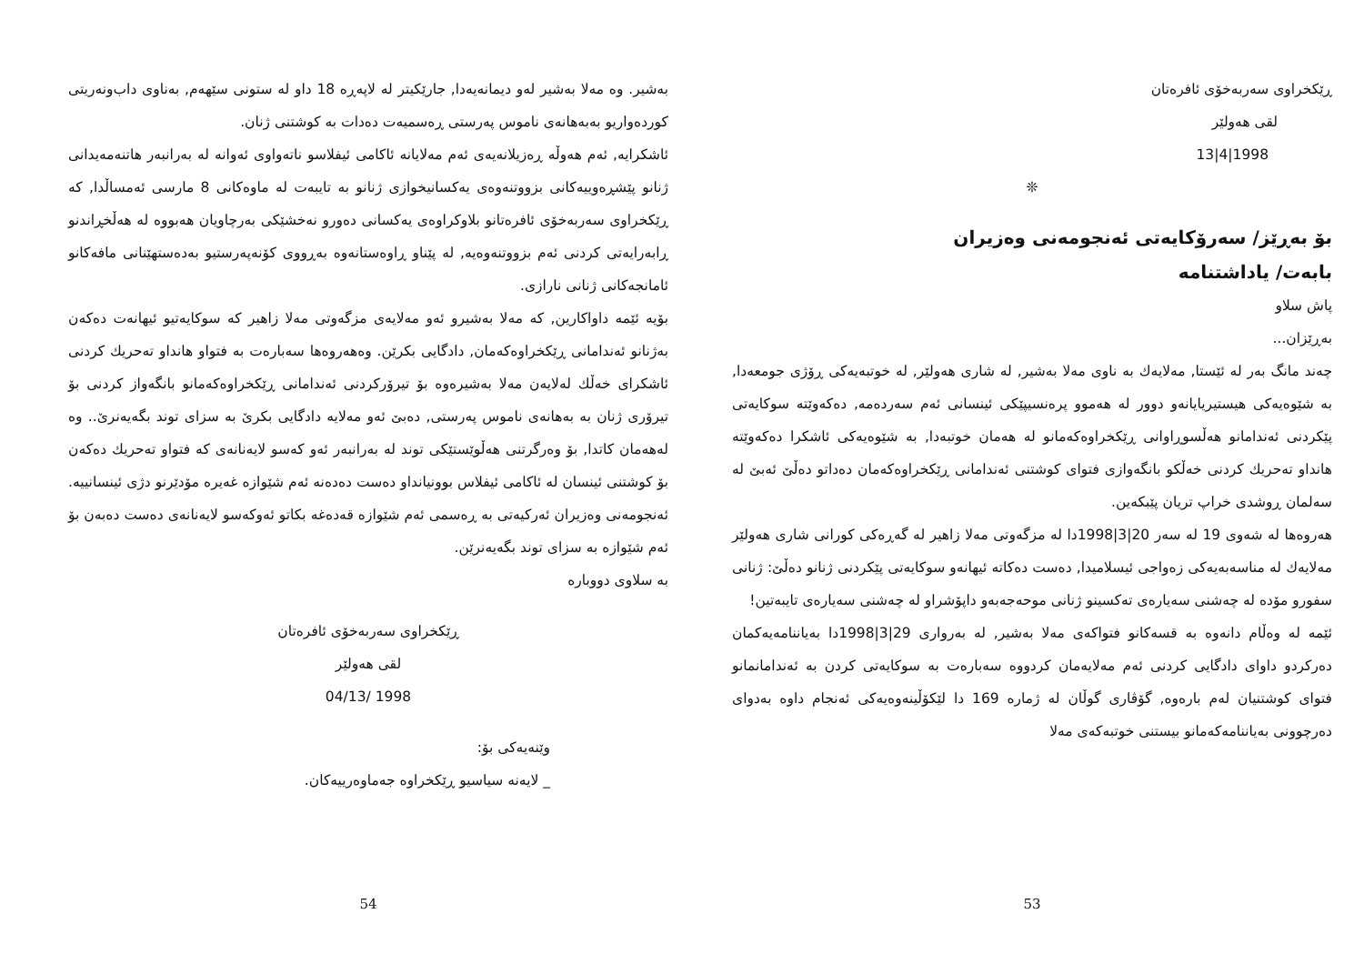ڕێکخراوی سەربەخۆی ئافرەتان
لقی هەولێر
1998|4|13
❊
بۆ بەڕێز/ سەرۆکایەتی ئەنجومەنی وەزیران
بابەت/ یاداشتنامە
پاش سلاو
بەڕێزان...
چەند مانگ بەر لە ئێستا, مەلایەك بە ناوی مەلا بەشیر, لە شاری هەولێر, لە خوتبەیەکی ڕۆژی جومعەدا, بە شێوەیەکی هیستیریایانەو دوور لە هەموو پرەنسیپێکی ئینسانی ئەم سەردەمە, دەکەوێتە سوکایەتی پێکردنی ئەندامانو هەڵسوڕاوانی ڕێکخراوەکەمانو لە هەمان خوتبەدا, بە شێوەیەکی ئاشکرا دەکەوێتە هانداو تەحریك کردنی خەڵكو بانگەوازی فتوای کوشتنی ئەندامانی ڕێکخراوەکەمان دەداتو دەڵێ ئەبێ لە سەلمان ڕوشدی خراپ تریان پێبکەین.
هەروەها لە شەوی 19 لە سەر 20|3|1998دا لە مزگەوتی مەلا زاهیر لە گەڕەکی کورانی شاری هەولێر مەلایەك لە مناسەبەیەکی زەواجی ئیسلامیدا, دەست دەکاتە ئیهانەو سوکایەتی پێکردنی ژنانو دەڵێ: ژنانی سفورو مۆدە لە چەشنی سەیارەی تەکسینو ژنانی موحەجەبەو داپۆشراو لە چەشنی سەیارەی تایبەتین!
ئێمە لە وەڵام دانەوە بە قسەکانو فتواکەی مەلا بەشیر, لە بەرواری 29|3|1998دا بەیاننامەیەکمان دەرکردو داوای دادگایی کردنی ئەم مەلایەمان کردووە سەبارەت بە سوکایەتی کردن بە ئەندامانمانو فتوای کوشتنیان لەم بارەوە, گۆڤاری گوڵان لە ژمارە 169 دا لێکۆڵینەوەیەکی ئەنجام داوە بەدوای دەرچوونی بەیاننامەکەمانو بیستنی خوتبەکەی مەلا
53
بەشیر. وە مەلا بەشیر لەو دیمانەیەدا, جارێکیتر لە لاپەڕە 18 داو لە ستونی سێهەم, بەناوی داب‌ونەریتی کوردەواریو بەبەهانەی ناموس پەرستی ڕەسمیەت دەدات بە کوشتنی ژنان.
ئاشکرایە, ئەم هەوڵە ڕەزیلانەیەی ئەم مەلایانە ئاکامی ئیفلاسو ناتەواوی ئەوانە لە بەرانبەر هاتنەمەیدانی ژنانو پێشڕەوییەکانی بزووتنەوەی یەکسانیخوازی ژنانو بە تایبەت لە ماوەکانی 8 مارسی ئەمساڵدا, کە ڕێکخراوی سەربەخۆی ئافرەتانو بلاوکراوەی یەکسانی دەورو نەخشێکی بەرچاویان هەبووە لە هەڵخڕاندنو ڕابەرایەتی کردنی ئەم بزووتنەوەیە, لە پێناو ڕاوەستانەوە بەڕووی کۆنەپەرستیو بەدەستهێنانی مافەکانو ئامانجەکانی ژنانی نارازی.
بۆیە ئێمە داواکارین, کە مەلا بەشیرو ئەو مەلایەی مزگەوتی مەلا زاهیر کە سوکایەتیو ئیهانەت دەکەن بەژنانو ئەندامانی ڕێکخراوەکەمان, دادگایی بکرێن. وەهەروەها سەبارەت بە فتواو هانداو تەحریك کردنی ئاشکرای خەڵك لەلایەن مەلا بەشیرەوە بۆ تیرۆرکردنی ئەندامانی ڕێکخراوەکەمانو بانگەواز کردنی بۆ تیرۆری ژنان بە بەهانەی ناموس پەرستی, دەبێ ئەو مەلایە دادگایی بکرێ بە سزای توند بگەیەنرێ.. وە لەهەمان کاتدا, بۆ وەرگرتنی هەڵوێستێکی توند لە بەرانبەر ئەو کەسو لایەنانەی کە فتواو تەحریك دەکەن بۆ کوشتنی ئینسان لە ئاکامی ئیفلاس بوونیانداو دەست دەدەنە ئەم شێوازە غەیرە مۆدێرنو دژی ئینسانییە. ئەنجومەنی وەزیران ئەرکیەتی بە ڕەسمی ئەم شێوازە قەدەغە بکاتو ئەوکەسو لایەنانەی دەست دەبەن بۆ ئەم شێوازە بە سزای توند بگەیەنرێن.
بە سلاوی دووبارە
ڕێکخراوی سەربەخۆی ئافرەتان
لقی هەولێر
1998 /04/13
وێنەیەکی بۆ:
_ لایەنە سیاسیو ڕێکخراوە جەماوەرییەکان.
54